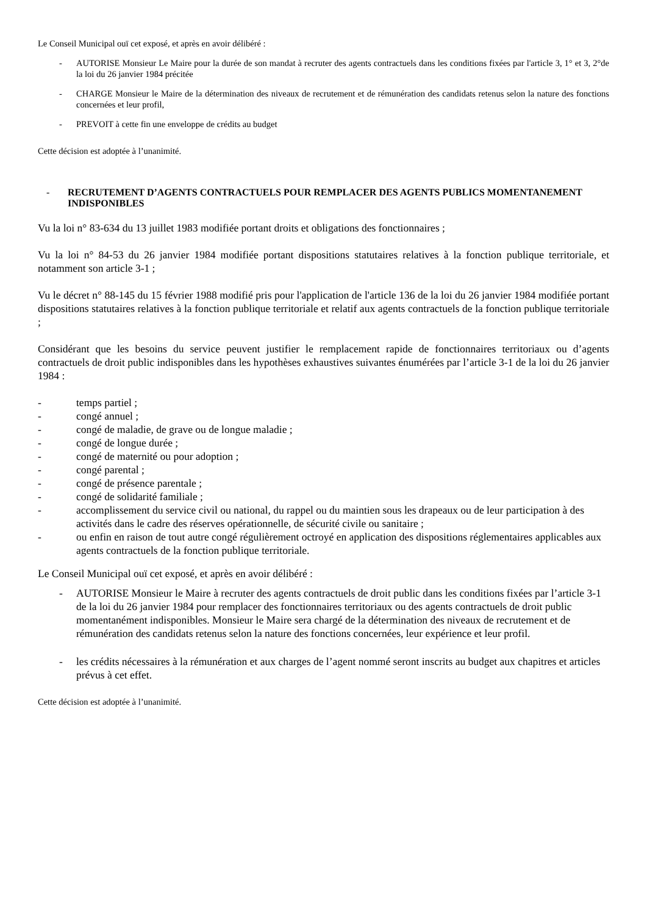Le Conseil Municipal ouï cet exposé, et après en avoir délibéré :
- AUTORISE Monsieur Le Maire pour la durée de son mandat à recruter des agents contractuels dans les conditions fixées par l'article 3, 1° et 3, 2°de la loi du 26 janvier 1984 précitée
- CHARGE Monsieur le Maire de la détermination des niveaux de recrutement et de rémunération des candidats retenus selon la nature des fonctions concernées et leur profil,
- PREVOIT à cette fin une enveloppe de crédits au budget
Cette décision est adoptée à l’unanimité.
- RECRUTEMENT D’AGENTS CONTRACTUELS POUR REMPLACER DES AGENTS PUBLICS MOMENTANEMENT INDISPONIBLES
Vu la loi n° 83-634 du 13 juillet 1983 modifiée portant droits et obligations des fonctionnaires ;
Vu la loi n° 84-53 du 26 janvier 1984 modifiée portant dispositions statutaires relatives à la fonction publique territoriale, et notamment son article 3-1 ;
Vu le décret n° 88-145 du 15 février 1988 modifié pris pour l'application de l'article 136 de la loi du 26 janvier 1984 modifiée portant dispositions statutaires relatives à la fonction publique territoriale et relatif aux agents contractuels de la fonction publique territoriale ;
Considérant que les besoins du service peuvent justifier le remplacement rapide de fonctionnaires territoriaux ou d’agents contractuels de droit public indisponibles dans les hypothèses exhaustives suivantes énumérées par l’article 3-1 de la loi du 26 janvier 1984 :
- temps partiel ;
- congé annuel ;
- congé de maladie, de grave ou de longue maladie ;
- congé de longue durée ;
- congé de maternité ou pour adoption ;
- congé parental ;
- congé de présence parentale ;
- congé de solidarité familiale ;
- accomplissement du service civil ou national, du rappel ou du maintien sous les drapeaux ou de leur participation à des activités dans le cadre des réserves opérationnelle, de sécurité civile ou sanitaire ;
- ou enfin en raison de tout autre congé régulièrement octroyé en application des dispositions réglementaires applicables aux agents contractuels de la fonction publique territoriale.
Le Conseil Municipal ouï cet exposé, et après en avoir délibéré :
- AUTORISE Monsieur le Maire à recruter des agents contractuels de droit public dans les conditions fixées par l’article 3-1 de la loi du 26 janvier 1984 pour remplacer des fonctionnaires territoriaux ou des agents contractuels de droit public momentanément indisponibles. Monsieur le Maire sera chargé de la détermination des niveaux de recrutement et de rémunération des candidats retenus selon la nature des fonctions concernées, leur expérience et leur profil.
- les crédits nécessaires à la rémunération et aux charges de l’agent nommé seront inscrits au budget aux chapitres et articles prévus à cet effet.
Cette décision est adoptée à l’unanimité.